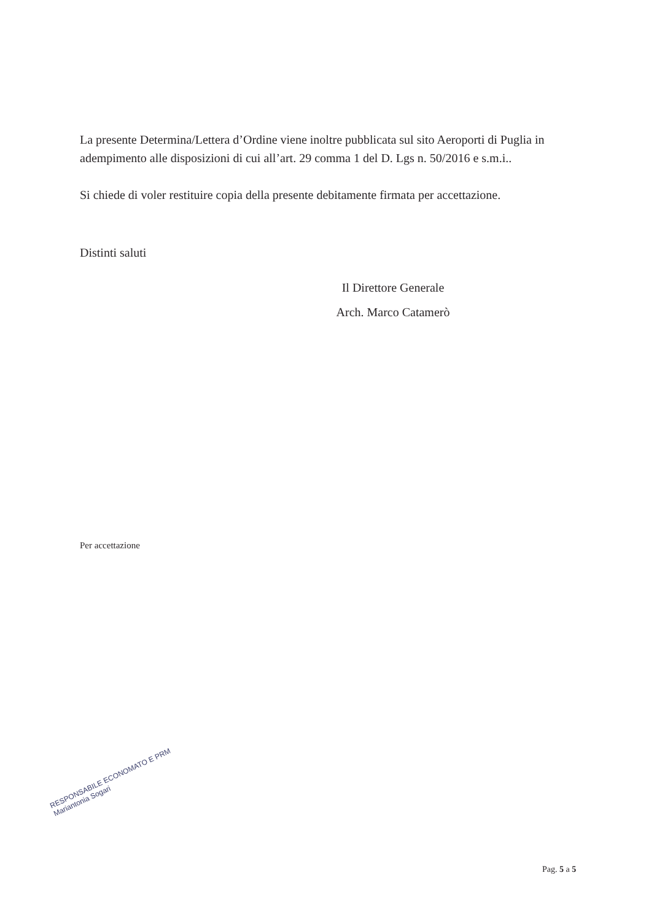La presente Determina/Lettera d’Ordine viene inoltre pubblicata sul sito Aeroporti di Puglia in adempimento alle disposizioni di cui all’art. 29 comma 1 del D. Lgs n. 50/2016 e s.m.i..
Si chiede di voler restituire copia della presente debitamente firmata per accettazione.
Distinti saluti
Il Direttore Generale
Arch. Marco Catamerò
Per accettazione
RESPONSABILE ECONOMATO E PRM
Mariantonia Sogari
Pag. 5 a 5